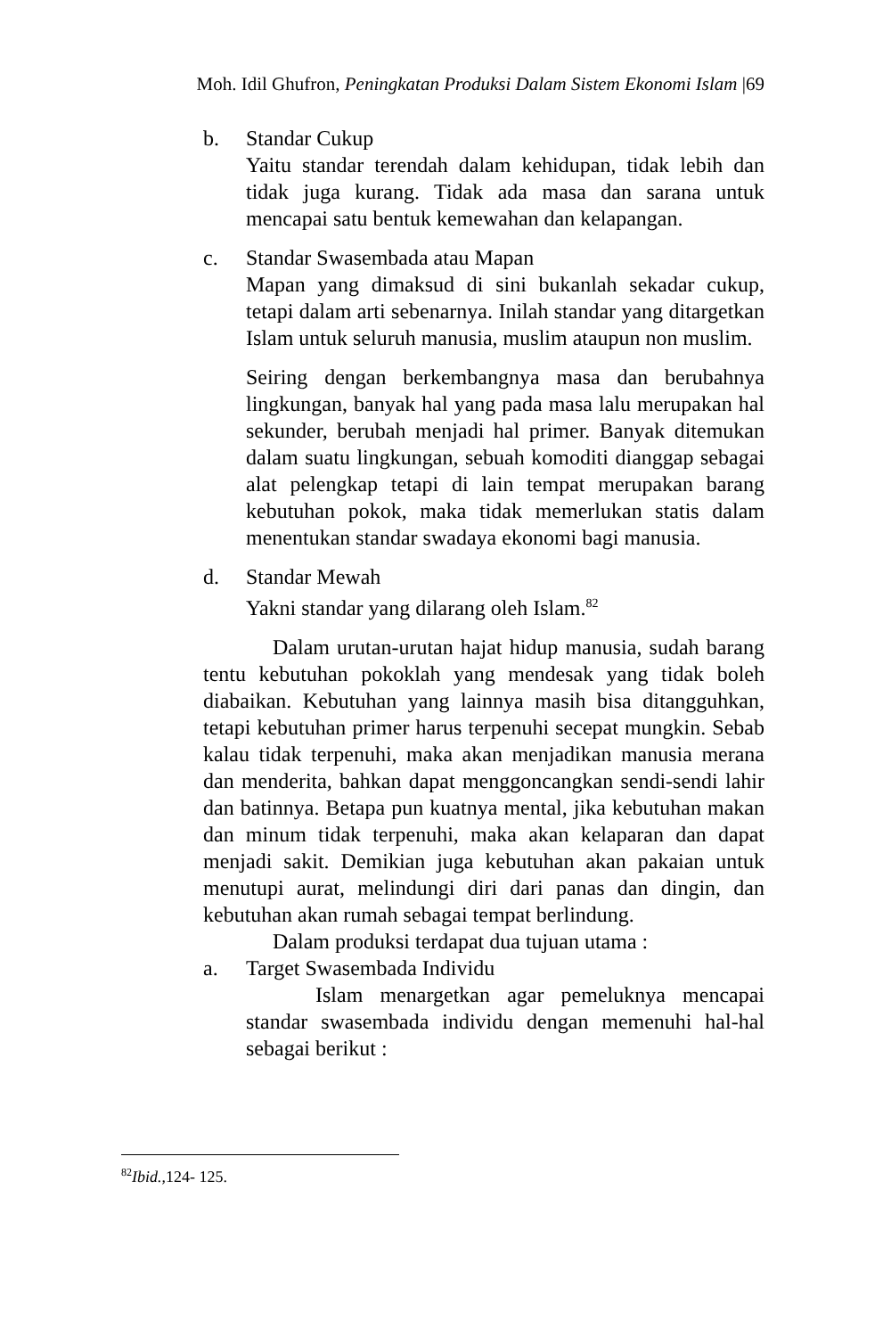Moh. Idil Ghufron, Peningkatan Produksi Dalam Sistem Ekonomi Islam |69
b. Standar Cukup
Yaitu standar terendah dalam kehidupan, tidak lebih dan tidak juga kurang. Tidak ada masa dan sarana untuk mencapai satu bentuk kemewahan dan kelapangan.
c. Standar Swasembada atau Mapan
Mapan yang dimaksud di sini bukanlah sekadar cukup, tetapi dalam arti sebenarnya. Inilah standar yang ditargetkan Islam untuk seluruh manusia, muslim ataupun non muslim.
Seiring dengan berkembangnya masa dan berubahnya lingkungan, banyak hal yang pada masa lalu merupakan hal sekunder, berubah menjadi hal primer. Banyak ditemukan dalam suatu lingkungan, sebuah komoditi dianggap sebagai alat pelengkap tetapi di lain tempat merupakan barang kebutuhan pokok, maka tidak memerlukan statis dalam menentukan standar swadaya ekonomi bagi manusia.
d. Standar Mewah
Yakni standar yang dilarang oleh Islam.<sup>82</sup>
Dalam urutan-urutan hajat hidup manusia, sudah barang tentu kebutuhan pokoklah yang mendesak yang tidak boleh diabaikan. Kebutuhan yang lainnya masih bisa ditangguhkan, tetapi kebutuhan primer harus terpenuhi secepat mungkin. Sebab kalau tidak terpenuhi, maka akan menjadikan manusia merana dan menderita, bahkan dapat menggoncangkan sendi-sendi lahir dan batinnya. Betapa pun kuatnya mental, jika kebutuhan makan dan minum tidak terpenuhi, maka akan kelaparan dan dapat menjadi sakit. Demikian juga kebutuhan akan pakaian untuk menutupi aurat, melindungi diri dari panas dan dingin, dan kebutuhan akan rumah sebagai tempat berlindung.
Dalam produksi terdapat dua tujuan utama :
a. Target Swasembada Individu
Islam menargetkan agar pemeluknya mencapai standar swasembada individu dengan memenuhi hal-hal sebagai berikut :
<sup>82</sup> Ibid.,124- 125.